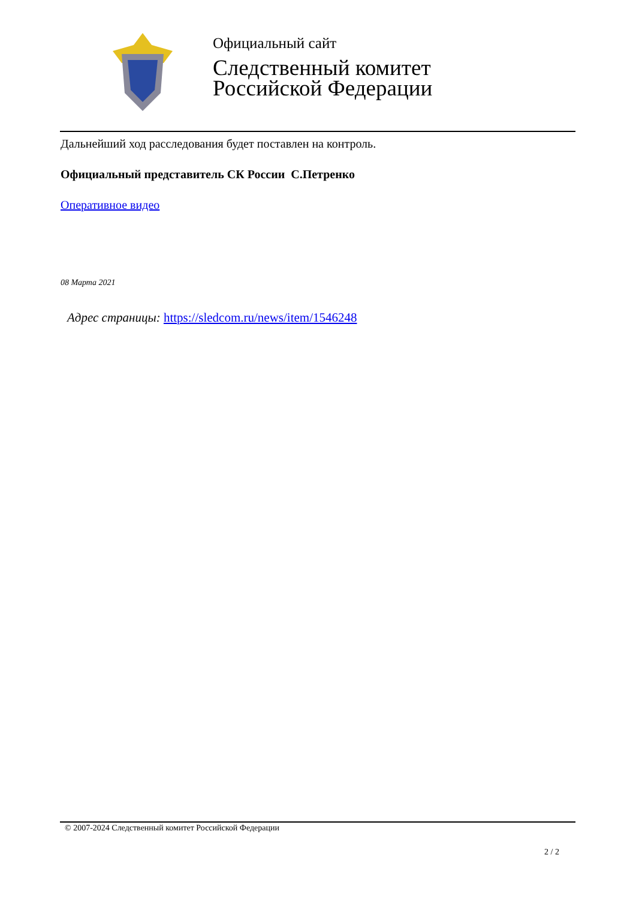Официальный сайт
Следственный комитет
Российской Федерации
Дальнейший ход расследования будет поставлен на контроль.
Официальный представитель СК России С.Петренко
Оперативное видео
08 Марта 2021
Адрес страницы: https://sledcom.ru/news/item/1546248
© 2007-2024 Следственный комитет Российской Федерации
2 / 2